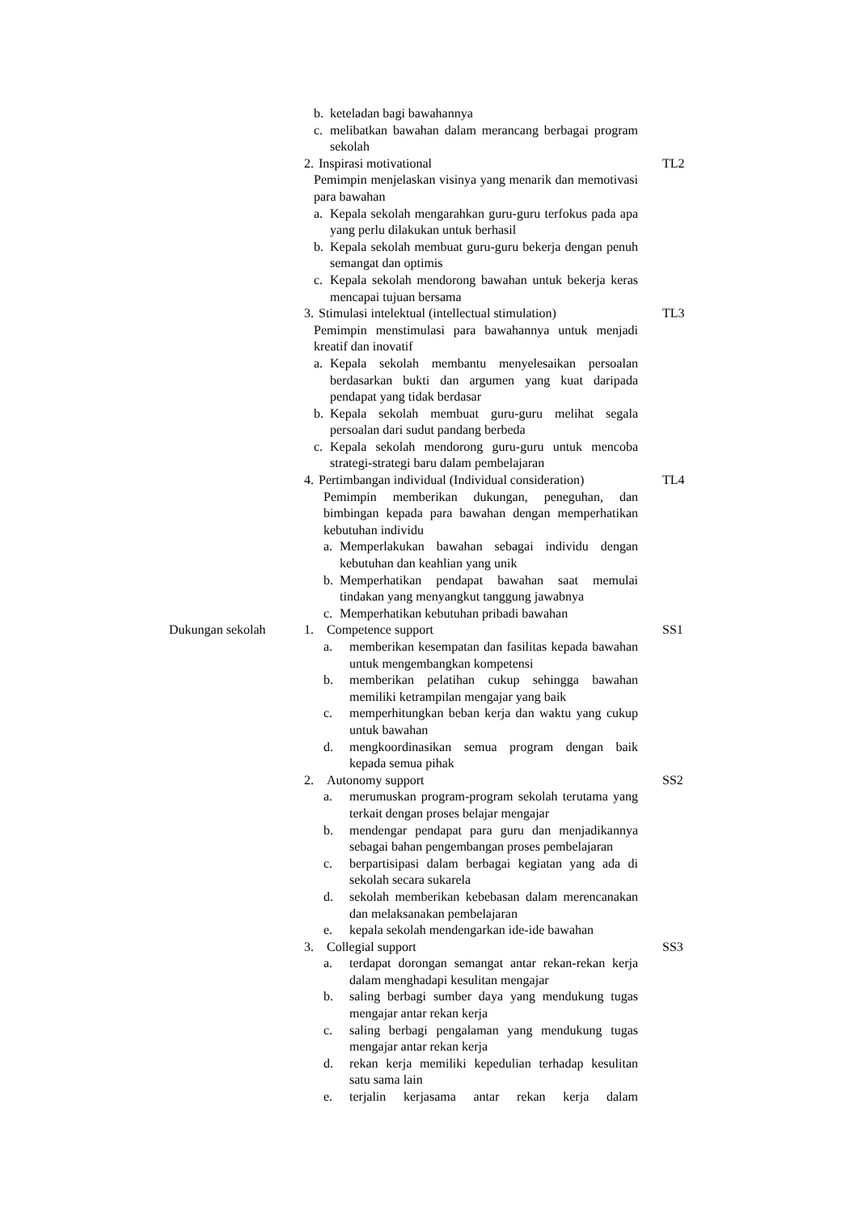| | b. keteladan bagi bawahannya c. melibatkan bawahan dalam merancang berbagai program sekolah | |
| | 2. Inspirasi motivational Pemimpin menjelaskan visinya yang menarik dan memotivasi para bawahan a. Kepala sekolah mengarahkan guru-guru terfokus pada apa yang perlu dilakukan untuk berhasil b. Kepala sekolah membuat guru-guru bekerja dengan penuh semangat dan optimis c. Kepala sekolah mendorong bawahan untuk bekerja keras mencapai tujuan bersama | TL2 |
| | 3. Stimulasi intelektual (intellectual stimulation) Pemimpin menstimulasi para bawahannya untuk menjadi kreatif dan inovatif a. Kepala sekolah membantu menyelesaikan persoalan berdasarkan bukti dan argumen yang kuat daripada pendapat yang tidak berdasar b. Kepala sekolah membuat guru-guru melihat segala persoalan dari sudut pandang berbeda c. Kepala sekolah mendorong guru-guru untuk mencoba strategi-strategi baru dalam pembelajaran | TL3 |
| | 4. Pertimbangan individual (Individual consideration) Pemimpin memberikan dukungan, peneguhan, dan bimbingan kepada para bawahan dengan memperhatikan kebutuhan individu a. Memperlakukan bawahan sebagai individu dengan kebutuhan dan keahlian yang unik b. Memperhatikan pendapat bawahan saat memulai tindakan yang menyangkut tanggung jawabnya c. Memperhatikan kebutuhan pribadi bawahan | TL4 |
| Dukungan sekolah | 1. Competence support a. memberikan kesempatan dan fasilitas kepada bawahan untuk mengembangkan kompetensi b. memberikan pelatihan cukup sehingga bawahan memiliki ketrampilan mengajar yang baik c. memperhitungkan beban kerja dan waktu yang cukup untuk bawahan d. mengkoordinasikan semua program dengan baik kepada semua pihak | SS1 |
| | 2. Autonomy support a. merumuskan program-program sekolah terutama yang terkait dengan proses belajar mengajar b. mendengar pendapat para guru dan menjadikannya sebagai bahan pengembangan proses pembelajaran c. berpartisipasi dalam berbagai kegiatan yang ada di sekolah secara sukarela d. sekolah memberikan kebebasan dalam merencanakan dan melaksanakan pembelajaran e. kepala sekolah mendengarkan ide-ide bawahan | SS2 |
| | 3. Collegial support a. terdapat dorongan semangat antar rekan-rekan kerja dalam menghadapi kesulitan mengajar b. saling berbagi sumber daya yang mendukung tugas mengajar antar rekan kerja c. saling berbagi pengalaman yang mendukung tugas mengajar antar rekan kerja d. rekan kerja memiliki kepedulian terhadap kesulitan satu sama lain e. terjalin kerjasama antar rekan kerja dalam | SS3 |